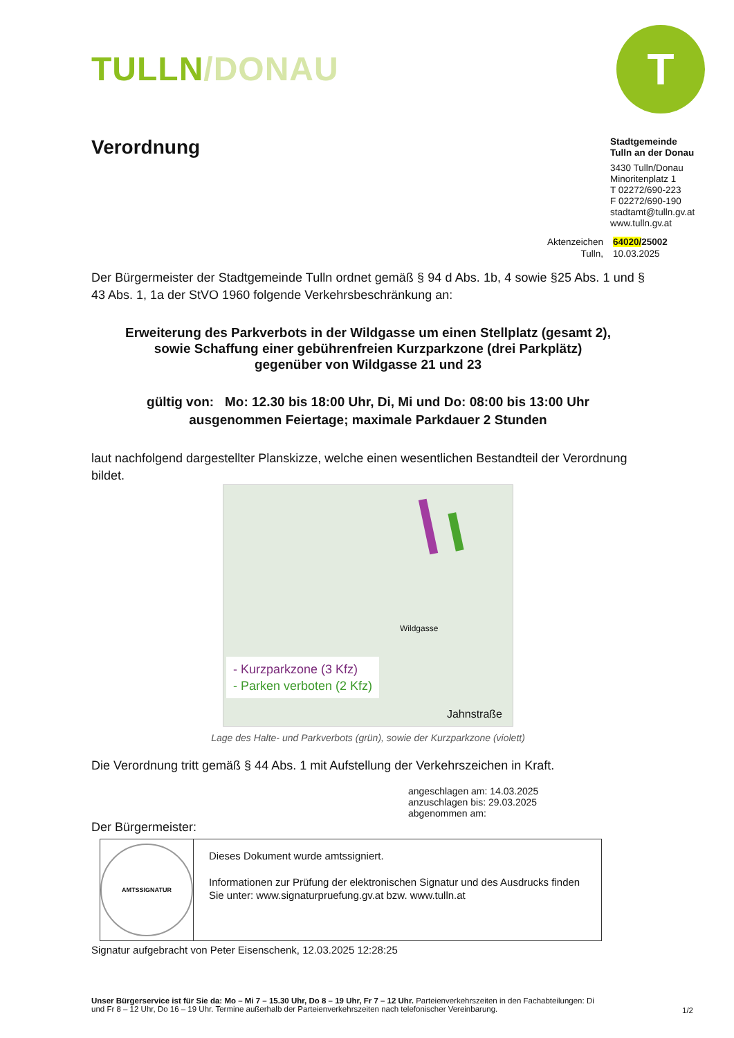T
TULLN/DONAU
Verordnung
Stadtgemeinde
Tulln an der Donau
3430 Tulln/Donau
Minoritenplatz 1
T 02272/690-223
F 02272/690-190
stadtamt@tulln.gv.at
www.tulln.gv.at
Aktenzeichen 64020/25002 Tulln, 10.03.2025
Der Bürgermeister der Stadtgemeinde Tulln ordnet gemäß § 94 d Abs. 1b, 4 sowie §25 Abs. 1 und § 43 Abs. 1, 1a der StVO 1960 folgende Verkehrsbeschränkung an:
Erweiterung des Parkverbots in der Wildgasse um einen Stellplatz (gesamt 2),
sowie Schaffung einer gebührenfreien Kurzparkzone (drei Parkplätz)
gegenüber von Wildgasse 21 und 23
gültig von: Mo: 12.30 bis 18:00 Uhr, Di, Mi und Do: 08:00 bis 13:00 Uhr
ausgenommen Feiertage; maximale Parkdauer 2 Stunden
laut nachfolgend dargestellter Planskizze, welche einen wesentlichen Bestandteil der Verordnung bildet.
- Kurzparkzone (3 Kfz)
- Parken verboten (2 Kfz)
Wildgasse
Jahnstraße
Lage des Halte- und Parkverbots (grün), sowie der Kurzparkzone (violett)
Die Verordnung tritt gemäß § 44 Abs. 1 mit Aufstellung der Verkehrszeichen in Kraft.
angeschlagen am: 14.03.2025
anzuschlagen bis: 29.03.2025
abgenommen am:
Der Bürgermeister:
AMTSSIGNATUR
Dieses Dokument wurde amtssigniert.
Informationen zur Prüfung der elektronischen Signatur und des Ausdrucks finden Sie unter: www.signaturpruefung.gv.at bzw. www.tulln.at
Signatur aufgebracht von Peter Eisenschenk, 12.03.2025 12:28:25
Unser Bürgerservice ist für Sie da: Mo – Mi 7 – 15.30 Uhr, Do 8 – 19 Uhr, Fr 7 – 12 Uhr. Parteienverkehrszeiten in den Fachabteilungen: Di und Fr 8 – 12 Uhr, Do 16 – 19 Uhr. Termine außerhalb der Parteienverkehrszeiten nach telefonischer Vereinbarung.
1/2